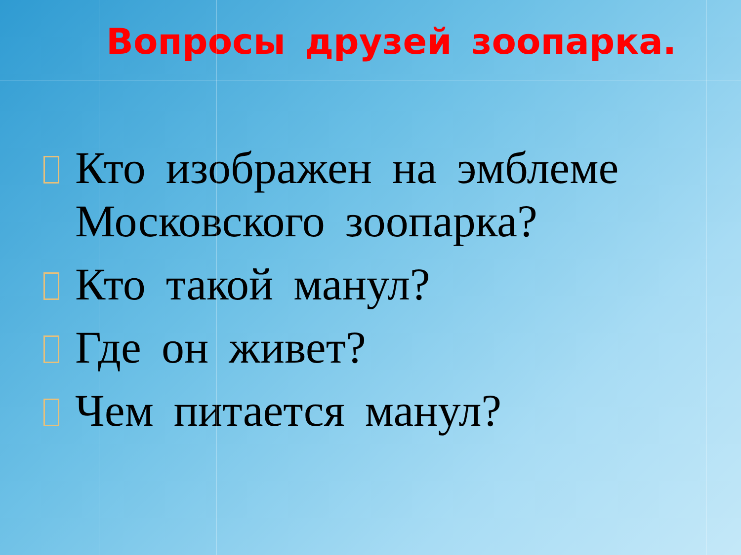Вопросы друзей зоопарка.
Кто изображен на эмблеме Московского зоопарка?
Кто такой манул?
Где он живет?
Чем питается манул?